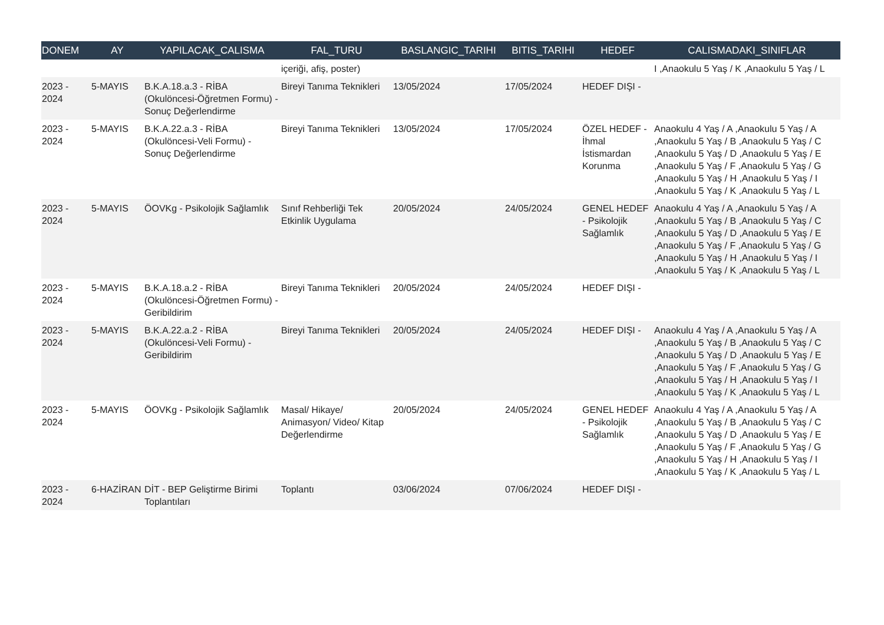| DONEM | AY | YAPILACAK_CALISMA | FAL_TURU | BASLANGIC_TARIHI | BITIS_TARIHI | HEDEF | CALISMADAKI_SINIFLAR |
| --- | --- | --- | --- | --- | --- | --- | --- |
| | | | içeriği, afiş, poster) | | | | I ,Anaokulu 5 Yaş / K ,Anaokulu 5 Yaş / L |
| 2023 - 2024 | 5-MAYIS | B.K.A.18.a.3 - RİBA (Okulöncesi-Öğretmen Formu) - Sonuç Değerlendirme | Bireyi Tanıma Teknikleri | 13/05/2024 | 17/05/2024 | HEDEF DIŞI - | |
| 2023 - 2024 | 5-MAYIS | B.K.A.22.a.3 - RİBA (Okulöncesi-Veli Formu) - Sonuç Değerlendirme | Bireyi Tanıma Teknikleri | 13/05/2024 | 17/05/2024 | ÖZEL HEDEF - İhmal İstismardan Korunma | Anaokulu 4 Yaş / A ,Anaokulu 5 Yaş / A ,Anaokulu 5 Yaş / B ,Anaokulu 5 Yaş / C ,Anaokulu 5 Yaş / D ,Anaokulu 5 Yaş / E ,Anaokulu 5 Yaş / F ,Anaokulu 5 Yaş / G ,Anaokulu 5 Yaş / H ,Anaokulu 5 Yaş / I ,Anaokulu 5 Yaş / K ,Anaokulu 5 Yaş / L |
| 2023 - 2024 | 5-MAYIS | ÖOVKg - Psikolojik Sağlamlık | Sınıf Rehberliği Tek Etkinlik Uygulama | 20/05/2024 | 24/05/2024 | GENEL HEDEF - Psikolojik Sağlamlık | Anaokulu 4 Yaş / A ,Anaokulu 5 Yaş / A ,Anaokulu 5 Yaş / B ,Anaokulu 5 Yaş / C ,Anaokulu 5 Yaş / D ,Anaokulu 5 Yaş / E ,Anaokulu 5 Yaş / F ,Anaokulu 5 Yaş / G ,Anaokulu 5 Yaş / H ,Anaokulu 5 Yaş / I ,Anaokulu 5 Yaş / K ,Anaokulu 5 Yaş / L |
| 2023 - 2024 | 5-MAYIS | B.K.A.18.a.2 - RİBA (Okulöncesi-Öğretmen Formu) - Geribildirim | Bireyi Tanıma Teknikleri | 20/05/2024 | 24/05/2024 | HEDEF DIŞI - | |
| 2023 - 2024 | 5-MAYIS | B.K.A.22.a.2 - RİBA (Okulöncesi-Veli Formu) - Geribildirim | Bireyi Tanıma Teknikleri | 20/05/2024 | 24/05/2024 | HEDEF DIŞI - | Anaokulu 4 Yaş / A ,Anaokulu 5 Yaş / A ,Anaokulu 5 Yaş / B ,Anaokulu 5 Yaş / C ,Anaokulu 5 Yaş / D ,Anaokulu 5 Yaş / E ,Anaokulu 5 Yaş / F ,Anaokulu 5 Yaş / G ,Anaokulu 5 Yaş / H ,Anaokulu 5 Yaş / I ,Anaokulu 5 Yaş / K ,Anaokulu 5 Yaş / L |
| 2023 - 2024 | 5-MAYIS | ÖOVKg - Psikolojik Sağlamlık | Masal/ Hikaye/ Animasyon/ Video/ Kitap Değerlendirme | 20/05/2024 | 24/05/2024 | GENEL HEDEF - Psikolojik Sağlamlık | Anaokulu 4 Yaş / A ,Anaokulu 5 Yaş / A ,Anaokulu 5 Yaş / B ,Anaokulu 5 Yaş / C ,Anaokulu 5 Yaş / D ,Anaokulu 5 Yaş / E ,Anaokulu 5 Yaş / F ,Anaokulu 5 Yaş / G ,Anaokulu 5 Yaş / H ,Anaokulu 5 Yaş / I ,Anaokulu 5 Yaş / K ,Anaokulu 5 Yaş / L |
| 2023 - 2024 | 6-HAZİRAN | DİT - BEP Geliştirme Birimi Toplantıları | Toplantı | 03/06/2024 | 07/06/2024 | HEDEF DIŞI - | |